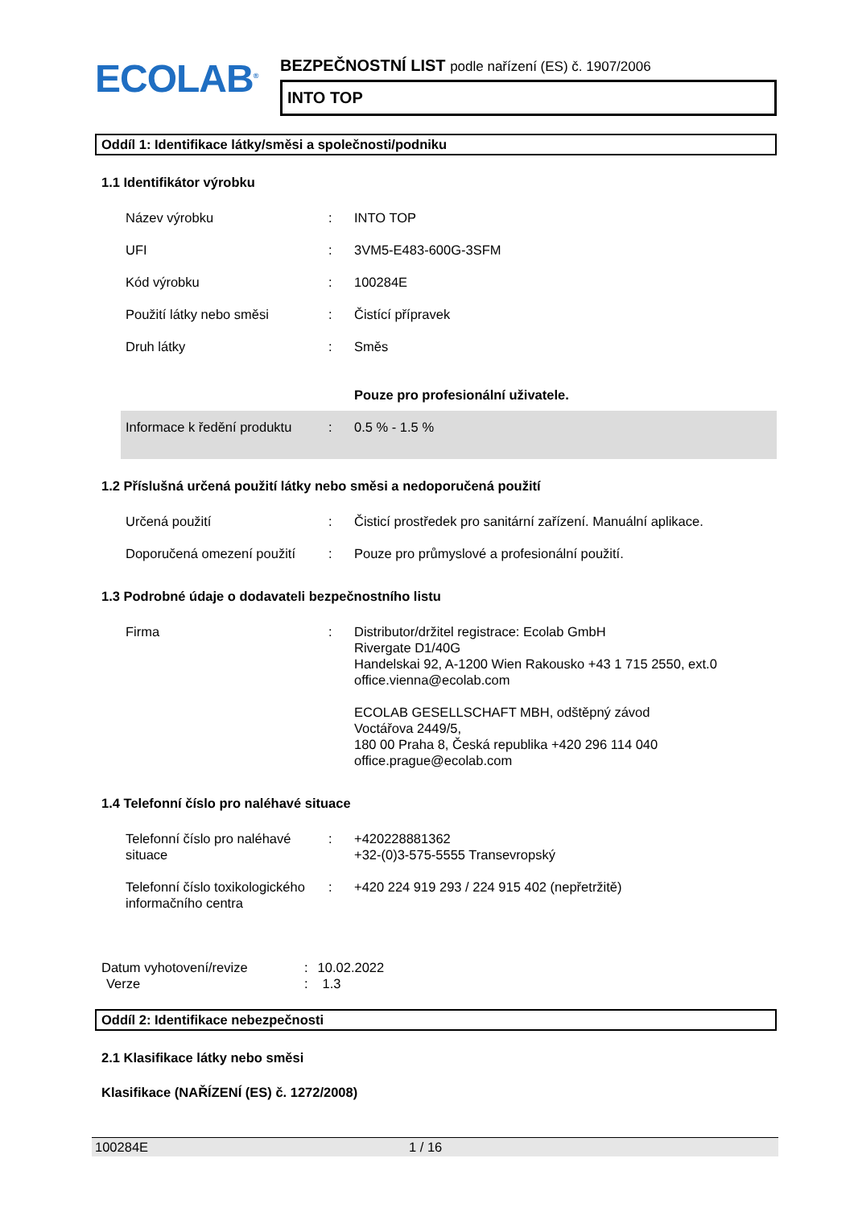ECOLAB<sup>®</sup>
BEZPEČNOSTNÍ LIST podle nařízení (ES) č. 1907/2006
INTO TOP
Oddíl 1: Identifikace látky/směsi a společnosti/podniku
1.1 Identifikátor výrobku
| Název výrobku | : | INTO TOP |
| UFI | : | 3VM5-E483-600G-3SFM |
| Kód výrobku | : | 100284E |
| Použití látky nebo směsi | : | Čistící přípravek |
| Druh látky | : | Směs |
| | | Pouze pro profesionální uživatele. |
| Informace k ředění produktu | : | 0.5 % - 1.5 % |
1.2 Příslušná určená použití látky nebo směsi a nedoporučená použití
| Určená použití | : | Čisticí prostředek pro sanitární zařízení. Manuální aplikace. |
| Doporučená omezení použití | : | Pouze pro průmyslové a profesionální použití. |
1.3 Podrobné údaje o dodavateli bezpečnostního listu
| Firma | : | Distributor/držitel registrace: Ecolab GmbH Rivergate D1/40G Handelskai 92, A-1200 Wien Rakousko +43 1 715 2550, ext.0 office.vienna@ecolab.com ECOLAB GESELLSCHAFT MBH, odštěpný závod Voctářova 2449/5, 180 00 Praha 8, Česká republika +420 296 114 040 office.prague@ecolab.com |
1.4 Telefonní číslo pro naléhavé situace
| Telefonní číslo pro naléhavé situace | : | +420228881362 +32-(0)3-575-5555 Transevropský |
| Telefonní číslo toxikologického informačního centra | : | +420 224 919 293 / 224 915 402 (nepřetržitě) |
| Datum vyhotovení/revize | : | 10.02.2022 |
| Verze | : | 1.3 |
Oddíl 2: Identifikace nebezpečnosti
2.1 Klasifikace látky nebo směsi
Klasifikace (NAŘÍZENÍ (ES) č. 1272/2008)
100284E 1 / 16